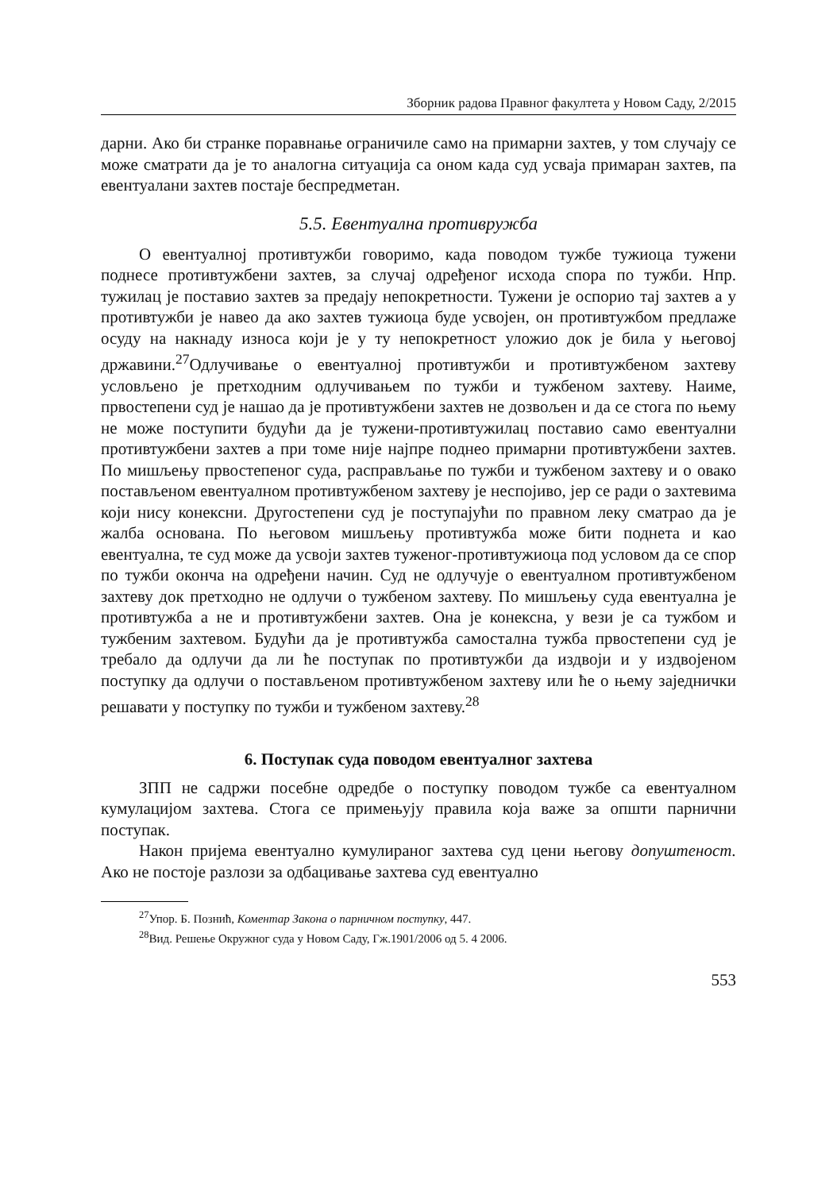Зборник радова Правног факултета у Новом Саду, 2/2015
дарни. Ако би странке поравнање ограничиле само на примарни захтев, у том случају се може сматрати да је то аналогна ситуација са оном када суд усваја примаран захтев, па евентуалани захтев постаје беспредметан.
5.5. Евентуална противружба
О евентуалној противтужби говоримо, када поводом тужбе тужиоца тужени поднесе противтужбени захтев, за случај одређеног исхода спора по тужби. Нпр. тужилац је поставио захтев за предају непокретности. Тужени је оспорио тај захтев а у противтужби је навео да ако захтев тужиоца буде усвојен, он противтужбом предлаже осуду на накнаду износа који је у ту непокретност уложио док је била у његовој државини.<sup>27</sup>Одлучивање о евентуалној противтужби и противтужбеном захтеву условљено је претходним одлучивањем по тужби и тужбеном захтеву. Наиме, првостепени суд је нашао да је противтужбени захтев не дозвољен и да се стога по њему не може поступити будући да је тужени-противтужилац поставио само евентуални противтужбени захтев а при томе није најпре поднео примарни противтужбени захтев. По мишљењу првостепеног суда, расправљање по тужби и тужбеном захтеву и о овако постављеном евентуалном противтужбеном захтеву је неспојиво, јер се ради о захтевима који нису конексни. Другостепени суд је поступајући по правном леку сматрао да је жалба основана. По његовом мишљењу противтужба може бити поднета и као евентуална, те суд може да усвоји захтев туженог-противтужиоца под условом да се спор по тужби оконча на одређени начин. Суд не одлучује о евентуалном противтужбеном захтеву док претходно не одлучи о тужбеном захтеву. По мишљењу суда евентуална је противтужба а не и противтужбени захтев. Она је конексна, у вези је са тужбом и тужбеним захтевом. Будући да је противтужба самостална тужба првостепени суд је требало да одлучи да ли ће поступак по противтужби да издвоји и у издвојеном поступку да одлучи о постављеном противтужбеном захтеву или ће о њему заједнички решавати у поступку по тужби и тужбеном захтеву.<sup>28</sup>
6. Поступак суда поводом евентуалног захтева
ЗПП не садржи посебне одредбе о поступку поводом тужбе са евентуалном кумулацијом захтева. Стога се примењују правила која важе за општи парнични поступак.
Након пријема евентуално кумулираног захтева суд цени његову допуштеност. Ако не постоје разлози за одбацивање захтева суд евентуално
<sup>27</sup> Упор. Б. Познић, Коментар Закона о парничном поступку, 447.
<sup>28</sup> Вид. Решење Окружног суда у Новом Саду, Гж.1901/2006 од 5. 4 2006.
553